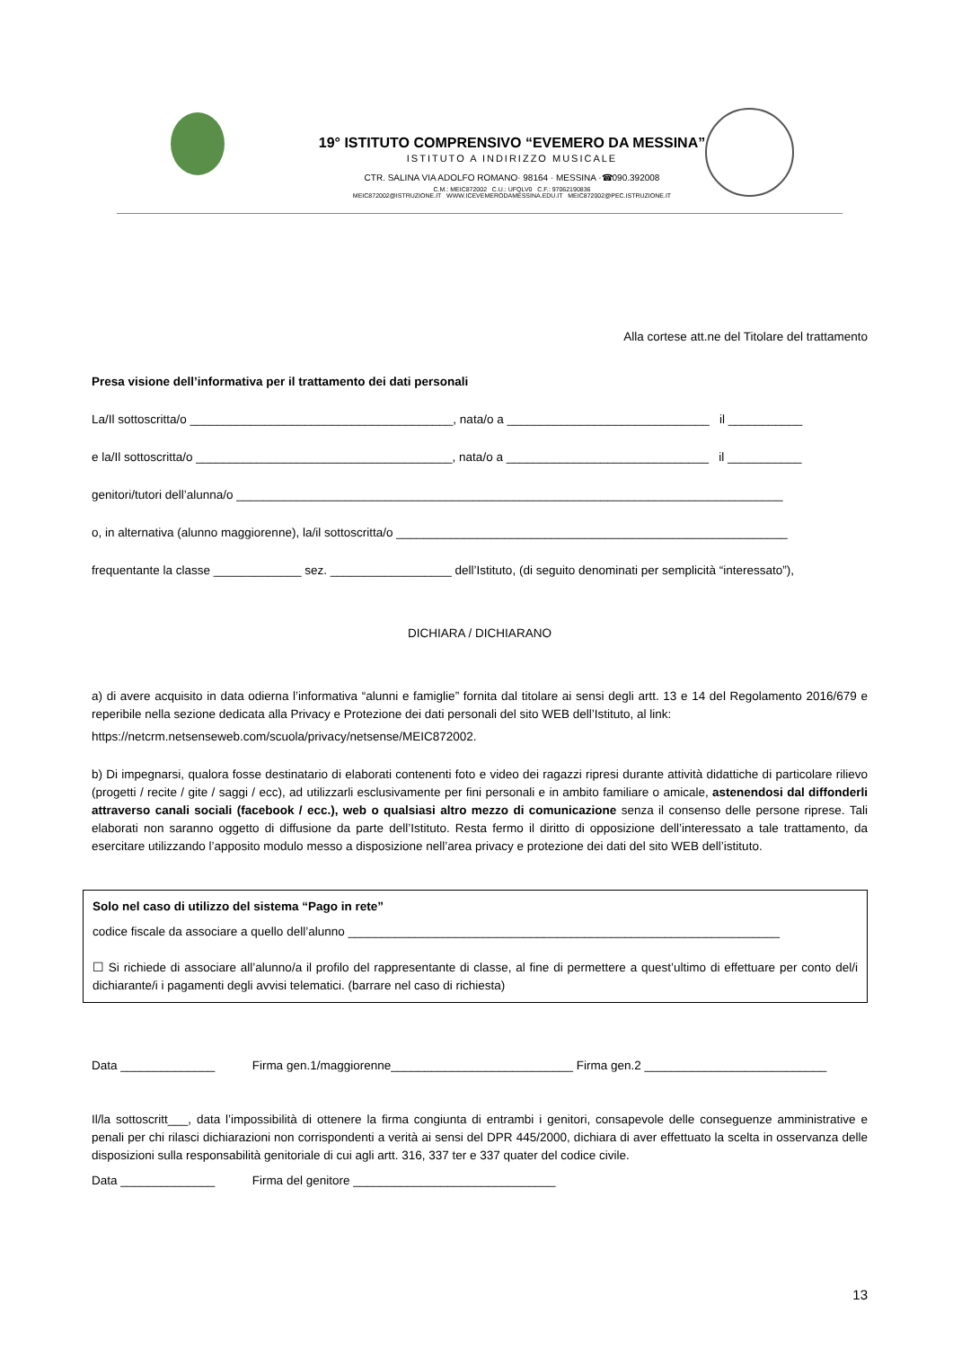19° ISTITUTO COMPRENSIVO “EVEMERO DA MESSINA”
ISTITUTO A INDIRIZZO MUSICALE
CTR. SALINA VIA ADOLFO ROMANO· 98164 · MESSINA ·☎090.392008
C.M.: MEIC872002 C.U.: UFQLV0 C.F.: 97062190836
MEIC872002@ISTRUZIONE.IT WWW.ICEVEMERODAMESSINA.EDU.IT MEIC872002@PEC.ISTRUZIONE.IT
Alla cortese att.ne del Titolare del trattamento
Presa visione dell’informativa per il trattamento dei dati personali
La/Il sottoscritta/o _______________________________________, nata/o a ______________________________ il ___________
e la/Il sottoscritta/o ______________________________________, nata/o a ______________________________ il ___________
genitori/tutori dell’alunna/o _________________________________________________________________________________
o, in alternativa (alunno maggiorenne), la/il sottoscritta/o __________________________________________________________
frequentante la classe _____________ sez. __________________ dell’Istituto, (di seguito denominati per semplicità “interessato”),
DICHIARA / DICHIARANO
a) di avere acquisito in data odierna l’informativa “alunni e famiglie” fornita dal titolare ai sensi degli artt. 13 e 14 del Regolamento 2016/679 e reperibile nella sezione dedicata alla Privacy e Protezione dei dati personali del sito WEB dell’Istituto, al link:
https://netcrm.netsenseweb.com/scuola/privacy/netsense/MEIC872002.
b) Di impegnarsi, qualora fosse destinatario di elaborati contenenti foto e video dei ragazzi ripresi durante attività didattiche di particolare rilievo (progetti / recite / gite / saggi / ecc), ad utilizzarli esclusivamente per fini personali e in ambito familiare o amicale, astenendosi dal diffonderli attraverso canali sociali (facebook / ecc.), web o qualsiasi altro mezzo di comunicazione senza il consenso delle persone riprese. Tali elaborati non saranno oggetto di diffusione da parte dell’Istituto. Resta fermo il diritto di opposizione dell’interessato a tale trattamento, da esercitare utilizzando l’apposito modulo messo a disposizione nell’area privacy e protezione dei dati del sito WEB dell’istituto.
Solo nel caso di utilizzo del sistema “Pago in rete”
codice fiscale da associare a quello dell’alunno ________________________________________________________________
☐ Si richiede di associare all’alunno/a il profilo del rappresentante di classe, al fine di permettere a quest’ultimo di effettuare per conto del/i dichiarante/i i pagamenti degli avvisi telematici. (barrare nel caso di richiesta)
Data ______________ Firma gen.1/maggiorenne___________________________ Firma gen.2 ___________________________
Il/la sottoscritt___, data l’impossibilità di ottenere la firma congiunta di entrambi i genitori, consapevole delle conseguenze amministrative e penali per chi rilasci dichiarazioni non corrispondenti a verità ai sensi del DPR 445/2000, dichiara di aver effettuato la scelta in osservanza delle disposizioni sulla responsabilità genitoriale di cui agli artt. 316, 337 ter e 337 quater del codice civile.
Data ______________ Firma del genitore ______________________________
13